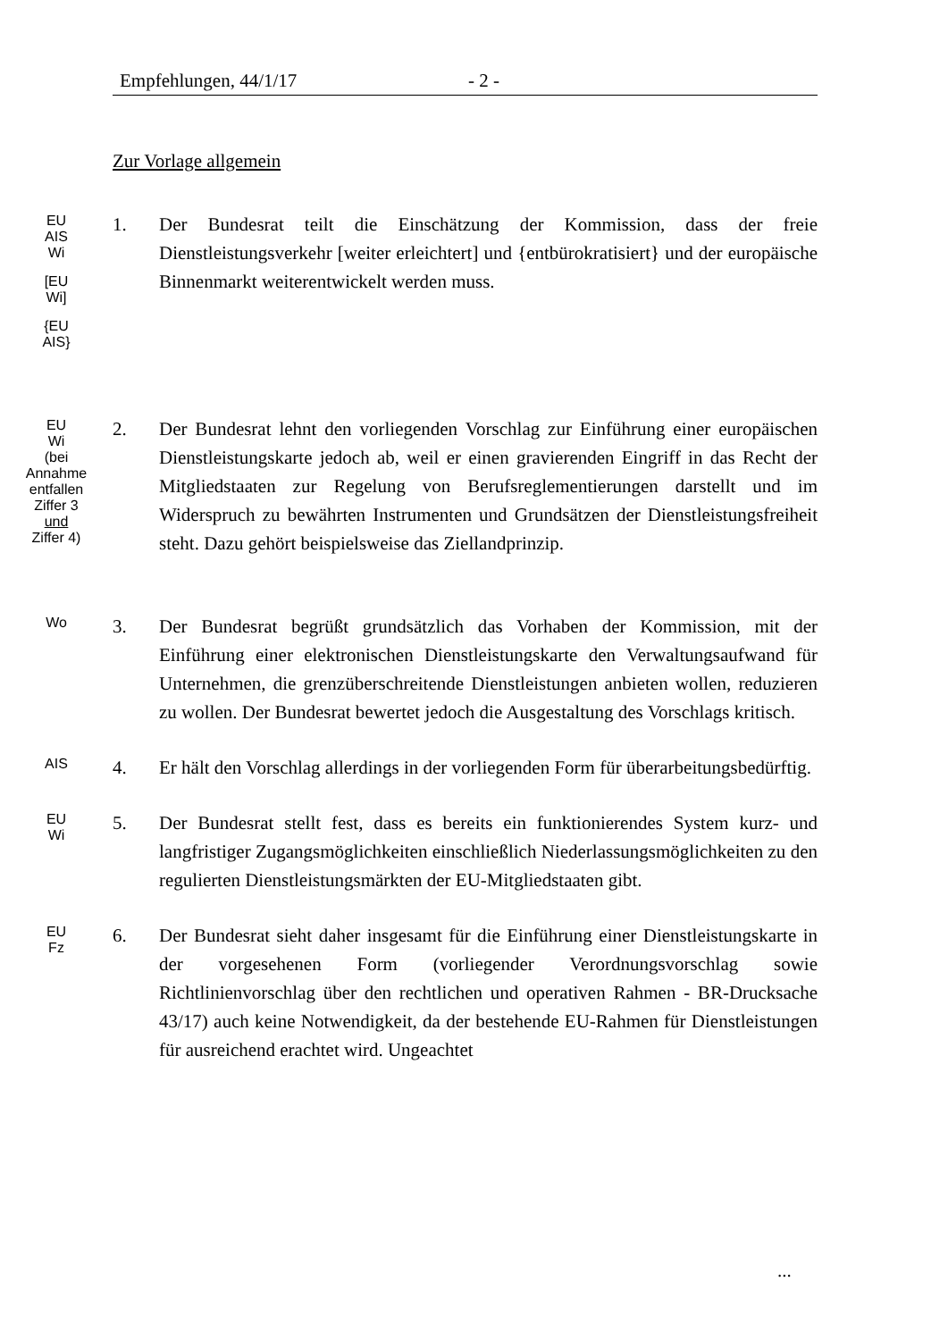Empfehlungen, 44/1/17 - 2 -
Zur Vorlage allgemein
EU
AIS
Wi
[EU
Wi]
{EU
AIS}
1. Der Bundesrat teilt die Einschätzung der Kommission, dass der freie Dienstleistungsverkehr [weiter erleichtert] und {entbürokratisiert} und der europäische Binnenmarkt weiterentwickelt werden muss.
EU
Wi
(bei
Annahme
entfallen
Ziffer 3
und
Ziffer 4)
2. Der Bundesrat lehnt den vorliegenden Vorschlag zur Einführung einer europäischen Dienstleistungskarte jedoch ab, weil er einen gravierenden Eingriff in das Recht der Mitgliedstaaten zur Regelung von Berufsreglementierungen darstellt und im Widerspruch zu bewährten Instrumenten und Grundsätzen der Dienstleistungsfreiheit steht. Dazu gehört beispielsweise das Ziellandprinzip.
Wo
3. Der Bundesrat begrüßt grundsätzlich das Vorhaben der Kommission, mit der Einführung einer elektronischen Dienstleistungskarte den Verwaltungsaufwand für Unternehmen, die grenzüberschreitende Dienstleistungen anbieten wollen, reduzieren zu wollen. Der Bundesrat bewertet jedoch die Ausgestaltung des Vorschlags kritisch.
AIS
4. Er hält den Vorschlag allerdings in der vorliegenden Form für überarbeitungsbedürftig.
EU
Wi
5. Der Bundesrat stellt fest, dass es bereits ein funktionierendes System kurz- und langfristiger Zugangsmöglichkeiten einschließlich Niederlassungsmöglichkeiten zu den regulierten Dienstleistungsmärkten der EU-Mitgliedstaaten gibt.
EU
Fz
6. Der Bundesrat sieht daher insgesamt für die Einführung einer Dienstleistungskarte in der vorgesehenen Form (vorliegender Verordnungsvorschlag sowie Richtlinienvorschlag über den rechtlichen und operativen Rahmen - BR-Drucksache 43/17) auch keine Notwendigkeit, da der bestehende EU-Rahmen für Dienstleistungen für ausreichend erachtet wird. Ungeachtet
...